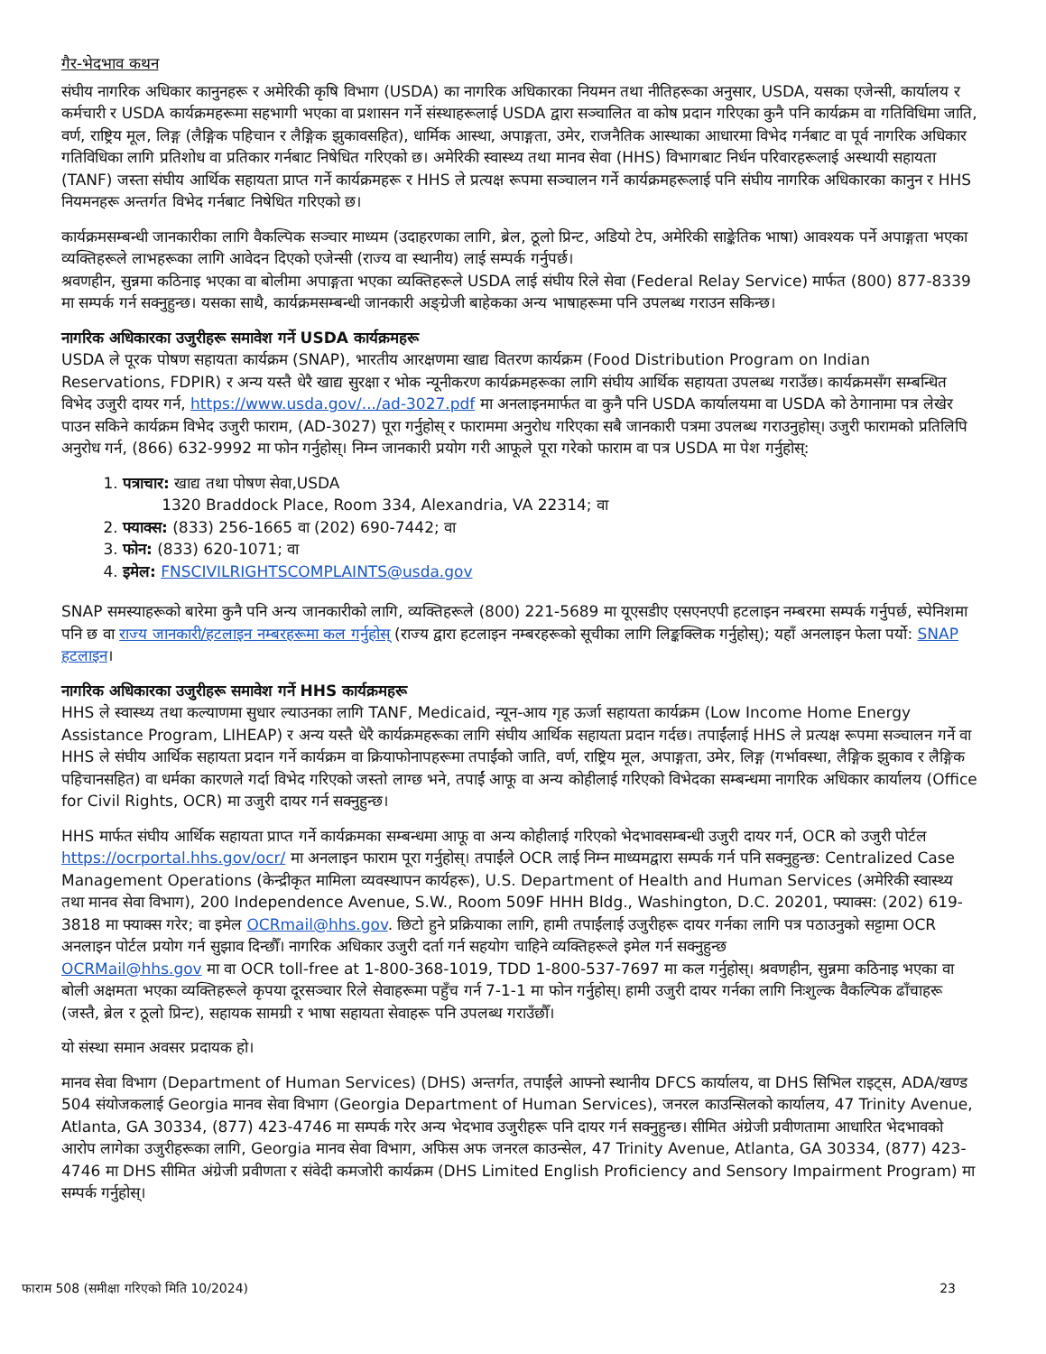गैर-भेदभाव कथन
संघीय नागरिक अधिकार कानुनहरू र अमेरिकी कृषि विभाग (USDA) का नागरिक अधिकारका नियमन तथा नीतिहरूका अनुसार, USDA, यसका एजेन्सी, कार्यालय र कर्मचारी र USDA कार्यक्रमहरूमा सहभागी भएका वा प्रशासन गर्ने संस्थाहरूलाई USDA द्वारा सञ्चालित वा कोष प्रदान गरिएका कुनै पनि कार्यक्रम वा गतिविधिमा जाति, वर्ण, राष्ट्रिय मूल, लिङ्ग (लैङ्गिक पहिचान र लैङ्गिक झुकावसहित), धार्मिक आस्था, अपाङ्गता, उमेर, राजनैतिक आस्थाका आधारमा विभेद गर्नबाट वा पूर्व नागरिक अधिकार गतिविधिका लागि प्रतिशोध वा प्रतिकार गर्नबाट निषेधित गरिएको छ। अमेरिकी स्वास्थ्य तथा मानव सेवा (HHS) विभागबाट निर्धन परिवारहरूलाई अस्थायी सहायता (TANF) जस्ता संघीय आर्थिक सहायता प्राप्त गर्ने कार्यक्रमहरू र HHS ले प्रत्यक्ष रूपमा सञ्चालन गर्ने कार्यक्रमहरूलाई पनि संघीय नागरिक अधिकारका कानुन र HHS नियमनहरू अन्तर्गत विभेद गर्नबाट निषेधित गरिएको छ।
कार्यक्रमसम्बन्धी जानकारीका लागि वैकल्पिक सञ्चार माध्यम (उदाहरणका लागि, ब्रेल, ठूलो प्रिन्ट, अडियो टेप, अमेरिकी साङ्केतिक भाषा) आवश्यक पर्ने अपाङ्गता भएका व्यक्तिहरूले लाभहरूका लागि आवेदन दिएको एजेन्सी (राज्य वा स्थानीय) लाई सम्पर्क गर्नुपर्छ।
श्रवणहीन, सुन्नमा कठिनाइ भएका वा बोलीमा अपाङ्गता भएका व्यक्तिहरूले USDA लाई संघीय रिले सेवा (Federal Relay Service) मार्फत (800) 877-8339 मा सम्पर्क गर्न सक्नुहुन्छ। यसका साथै, कार्यक्रमसम्बन्धी जानकारी अङ्ग्रेजी बाहेकका अन्य भाषाहरूमा पनि उपलब्ध गराउन सकिन्छ।
नागरिक अधिकारका उजुरीहरू समावेश गर्ने USDA कार्यक्रमहरू
USDA ले पूरक पोषण सहायता कार्यक्रम (SNAP), भारतीय आरक्षणमा खाद्य वितरण कार्यक्रम (Food Distribution Program on Indian Reservations, FDPIR) र अन्य यस्तै धेरै खाद्य सुरक्षा र भोक न्यूनीकरण कार्यक्रमहरूका लागि संघीय आर्थिक सहायता उपलब्ध गराउँछ। कार्यक्रमसँग सम्बन्धित विभेद उजुरी दायर गर्न, https://www.usda.gov/.../ad-3027.pdf मा अनलाइनमार्फत वा कुनै पनि USDA कार्यालयमा वा USDA को ठेगानामा पत्र लेखेर पाउन सकिने कार्यक्रम विभेद उजुरी फाराम, (AD-3027) पूरा गर्नुहोस् र फाराममा अनुरोध गरिएका सबै जानकारी पत्रमा उपलब्ध गराउनुहोस्। उजुरी फारामको प्रतिलिपि अनुरोध गर्न, (866) 632-9992 मा फोन गर्नुहोस्। निम्न जानकारी प्रयोग गरी आफूले पूरा गरेको फाराम वा पत्र USDA मा पेश गर्नुहोस्:
1. पत्राचार: खाद्य तथा पोषण सेवा,USDA
1320 Braddock Place, Room 334, Alexandria, VA 22314; वा
2. फ्याक्स: (833) 256-1665 वा (202) 690-7442; वा
3. फोन: (833) 620-1071; वा
4. इमेल: FNSCIVILRIGHTSCOMPLAINTS@usda.gov
SNAP समस्याहरूको बारेमा कुनै पनि अन्य जानकारीको लागि, व्यक्तिहरूले (800) 221-5689 मा यूएसडीए एसएनएपी हटलाइन नम्बरमा सम्पर्क गर्नुपर्छ, स्पेनिशमा पनि छ वा राज्य जानकारी/हटलाइन नम्बरहरूमा कल गर्नुहोस् (राज्य द्वारा हटलाइन नम्बरहरूको सूचीका लागि लिङ्कक्लिक गर्नुहोस्); यहाँ अनलाइन फेला पर्यो: SNAP हटलाइन।
नागरिक अधिकारका उजुरीहरू समावेश गर्ने HHS कार्यक्रमहरू
HHS ले स्वास्थ्य तथा कल्याणमा सुधार ल्याउनका लागि TANF, Medicaid, न्यून-आय गृह ऊर्जा सहायता कार्यक्रम (Low Income Home Energy Assistance Program, LIHEAP) र अन्य यस्तै धेरै कार्यक्रमहरूका लागि संघीय आर्थिक सहायता प्रदान गर्दछ। तपाईंलाई HHS ले प्रत्यक्ष रूपमा सञ्चालन गर्ने वा HHS ले संघीय आर्थिक सहायता प्रदान गर्ने कार्यक्रम वा क्रियाफोनापहरूमा तपाईंको जाति, वर्ण, राष्ट्रिय मूल, अपाङ्गता, उमेर, लिङ्ग (गर्भावस्था, लैङ्गिक झुकाव र लैङ्गिक पहिचानसहित) वा धर्मका कारणले गर्दा विभेद गरिएको जस्तो लाग्छ भने, तपाईं आफू वा अन्य कोहीलाई गरिएको विभेदका सम्बन्धमा नागरिक अधिकार कार्यालय (Office for Civil Rights, OCR) मा उजुरी दायर गर्न सक्नुहुन्छ।
HHS मार्फत संघीय आर्थिक सहायता प्राप्त गर्ने कार्यक्रमका सम्बन्धमा आफू वा अन्य कोहीलाई गरिएको भेदभावसम्बन्धी उजुरी दायर गर्न, OCR को उजुरी पोर्टल https://ocrportal.hhs.gov/ocr/ मा अनलाइन फाराम पूरा गर्नुहोस्। तपाईंले OCR लाई निम्न माध्यमद्वारा सम्पर्क गर्न पनि सक्नुहुन्छ: Centralized Case Management Operations (केन्द्रीकृत मामिला व्यवस्थापन कार्यहरू), U.S. Department of Health and Human Services (अमेरिकी स्वास्थ्य तथा मानव सेवा विभाग), 200 Independence Avenue, S.W., Room 509F HHH Bldg., Washington, D.C. 20201, फ्याक्स: (202) 619-3818 मा फ्याक्स गरेर; वा इमेल OCRmail@hhs.gov. छिटो हुने प्रक्रियाका लागि, हामी तपाईंलाई उजुरीहरू दायर गर्नका लागि पत्र पठाउनुको सट्टामा OCR अनलाइन पोर्टल प्रयोग गर्न सुझाव दिन्छौँ। नागरिक अधिकार उजुरी दर्ता गर्न सहयोग चाहिने व्यक्तिहरूले इमेल गर्न सक्नुहुन्छ
OCRMail@hhs.gov मा वा OCR toll-free at 1-800-368-1019, TDD 1-800-537-7697 मा कल गर्नुहोस्। श्रवणहीन, सुन्नमा कठिनाइ भएका वा बोली अक्षमता भएका व्यक्तिहरूले कृपया दूरसञ्चार रिले सेवाहरूमा पहुँच गर्न 7-1-1 मा फोन गर्नुहोस्। हामी उजुरी दायर गर्नका लागि निःशुल्क वैकल्पिक ढाँचाहरू (जस्तै, ब्रेल र ठूलो प्रिन्ट), सहायक सामग्री र भाषा सहायता सेवाहरू पनि उपलब्ध गराउँछौँ।
यो संस्था समान अवसर प्रदायक हो।
मानव सेवा विभाग (Department of Human Services) (DHS) अन्तर्गत, तपाईंले आफ्नो स्थानीय DFCS कार्यालय, वा DHS सिभिल राइट्स, ADA/खण्ड 504 संयोजकलाई Georgia मानव सेवा विभाग (Georgia Department of Human Services), जनरल काउन्सिलको कार्यालय, 47 Trinity Avenue, Atlanta, GA 30334, (877) 423-4746 मा सम्पर्क गरेर अन्य भेदभाव उजुरीहरू पनि दायर गर्न सक्नुहुन्छ। सीमित अंग्रेजी प्रवीणतामा आधारित भेदभावको आरोप लागेका उजुरीहरूका लागि, Georgia मानव सेवा विभाग, अफिस अफ जनरल काउन्सेल, 47 Trinity Avenue, Atlanta, GA 30334, (877) 423-4746 मा DHS सीमित अंग्रेजी प्रवीणता र संवेदी कमजोरी कार्यक्रम (DHS Limited English Proficiency and Sensory Impairment Program) मा सम्पर्क गर्नुहोस्।
फाराम 508 (समीक्षा गरिएको मिति 10/2024) 23